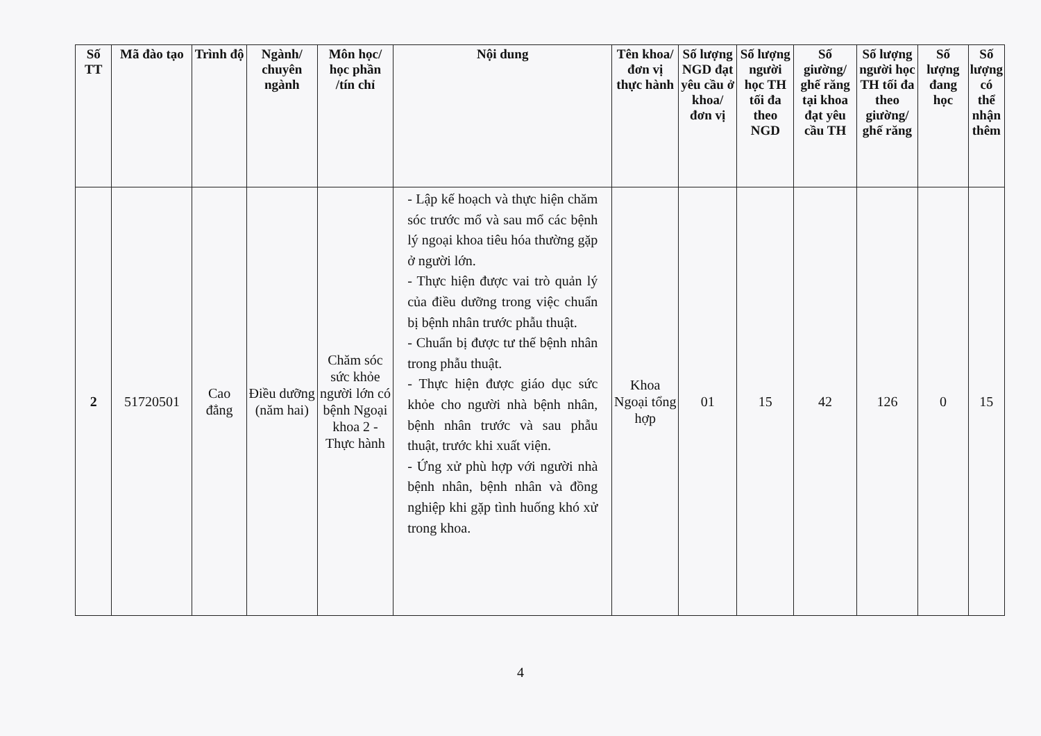| Số TT | Mã đào tạo | Trình độ | Ngành/ chuyên ngành | Môn học/ học phần /tín chỉ | Nội dung | Tên khoa/ đơn vị thực hành | Số lượng NGD đạt yêu cầu ở khoa/ đơn vị | Số lượng người học TH tối đa theo NGD | Số giường/ ghế răng tại khoa đạt yêu cầu TH | Số lượng người học TH tối đa theo giường/ ghế răng | Số lượng đang học | Số lượng có thể nhận thêm |
| --- | --- | --- | --- | --- | --- | --- | --- | --- | --- | --- | --- | --- |
| 2 | 51720501 | Cao đẳng | Điều dưỡng (năm hai) | Chăm sóc sức khỏe người lớn có bệnh Ngoại khoa 2 - Thực hành | - Lập kế hoạch và thực hiện chăm sóc trước mổ và sau mổ các bệnh lý ngoại khoa tiêu hóa thường gặp ở người lớn. - Thực hiện được vai trò quản lý của điều dưỡng trong việc chuẩn bị bệnh nhân trước phẫu thuật. - Chuẩn bị được tư thế bệnh nhân trong phẫu thuật. - Thực hiện được giáo dục sức khỏe cho người nhà bệnh nhân, bệnh nhân trước và sau phẫu thuật, trước khi xuất viện. - Ứng xử phù hợp với người nhà bệnh nhân, bệnh nhân và đồng nghiệp khi gặp tình huống khó xử trong khoa. | Khoa Ngoại tổng hợp | 01 | 15 | 42 | 126 | 0 | 15 |
4